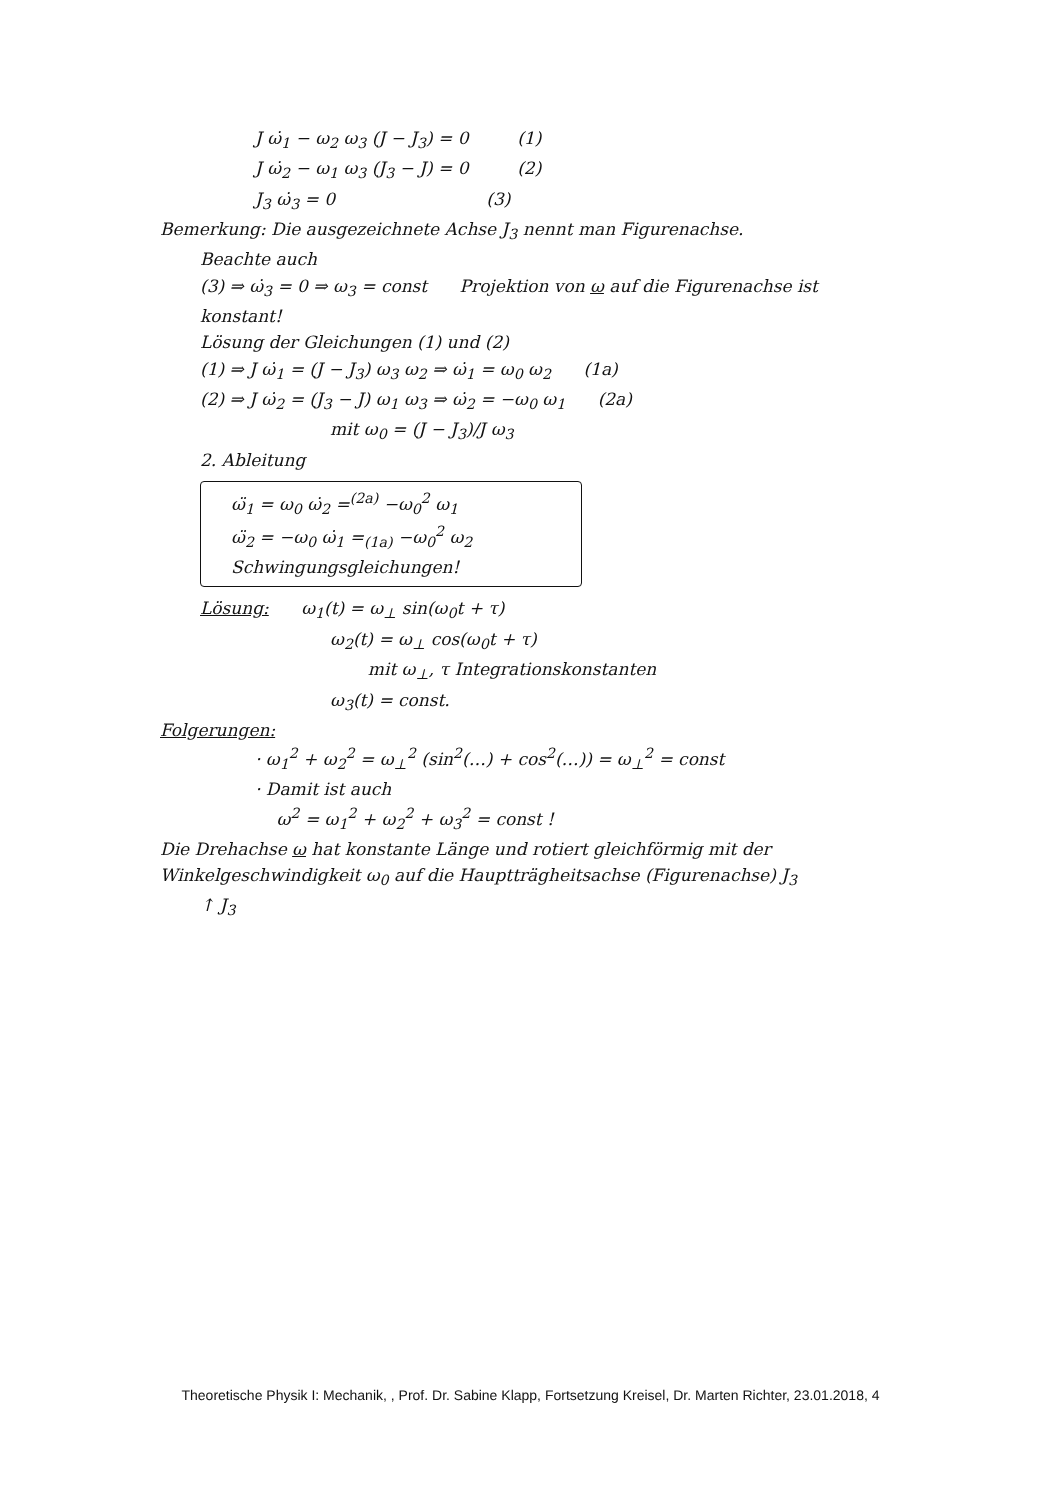J ω̇<sub>1</sub> − ω<sub>2</sub> ω<sub>3</sub> (J − J<sub>3</sub>) = 0 (1)
J ω̇<sub>2</sub> − ω<sub>1</sub> ω<sub>3</sub> (J<sub>3</sub> − J) = 0 (2)
J<sub>3</sub> ω̇<sub>3</sub> = 0 (3)
Bemerkung: Die ausgezeichnete Achse J<sub>3</sub> nennt man Figurenachse.
Beachte auch
(3) ⇒ ω̇<sub>3</sub> = 0 ⇒ ω<sub>3</sub> = const Projektion von ω auf die Figurenachse ist konstant!
Lösung der Gleichungen (1) und (2)
(1) ⇒ J ω̇<sub>1</sub> = (J − J<sub>3</sub>) ω<sub>3</sub> ω<sub>2</sub> ⇒ ω̇<sub>1</sub> = ω<sub>0</sub> ω<sub>2</sub> (1a)
(2) ⇒ J ω̇<sub>2</sub> = (J<sub>3</sub> − J) ω<sub>1</sub> ω<sub>3</sub> ⇒ ω̇<sub>2</sub> = −ω<sub>0</sub> ω<sub>1</sub> (2a)
mit ω<sub>0</sub> = (J − J<sub>3</sub>)/J ω<sub>3</sub>
2. Ableitung
ω̈<sub>1</sub> = ω<sub>0</sub> ω̇<sub>2</sub> =<sup>(2a)</sup> −ω<sub>0</sub><sup>2</sup> ω<sub>1</sub>
ω̈<sub>2</sub> = −ω<sub>0</sub> ω̇<sub>1</sub> =<sub>(1a)</sub> −ω<sub>0</sub><sup>2</sup> ω<sub>2</sub> Schwingungsgleichungen!
Lösung: ω<sub>1</sub>(t) = ω<sub>⊥</sub> sin(ω<sub>0</sub>t + τ)
ω<sub>2</sub>(t) = ω<sub>⊥</sub> cos(ω<sub>0</sub>t + τ)
mit ω<sub>⊥</sub>, τ Integrationskonstanten
ω<sub>3</sub>(t) = const.
Folgerungen:
· ω<sub>1</sub><sup>2</sup> + ω<sub>2</sub><sup>2</sup> = ω<sub>⊥</sub><sup>2</sup> (sin<sup>2</sup>(…) + cos<sup>2</sup>(…)) = ω<sub>⊥</sub><sup>2</sup> = const
· Damit ist auch
ω<sup>2</sup> = ω<sub>1</sub><sup>2</sup> + ω<sub>2</sub><sup>2</sup> + ω<sub>3</sub><sup>2</sup> = const !
Die Drehachse ω hat konstante Länge und rotiert gleichförmig mit der Winkelgeschwindigkeit ω<sub>0</sub> auf die Hauptträgheitsachse (Figurenachse) J<sub>3</sub>
↑ J<sub>3</sub>
Theoretische Physik I: Mechanik, , Prof. Dr. Sabine Klapp, Fortsetzung Kreisel, Dr. Marten Richter, 23.01.2018, 4